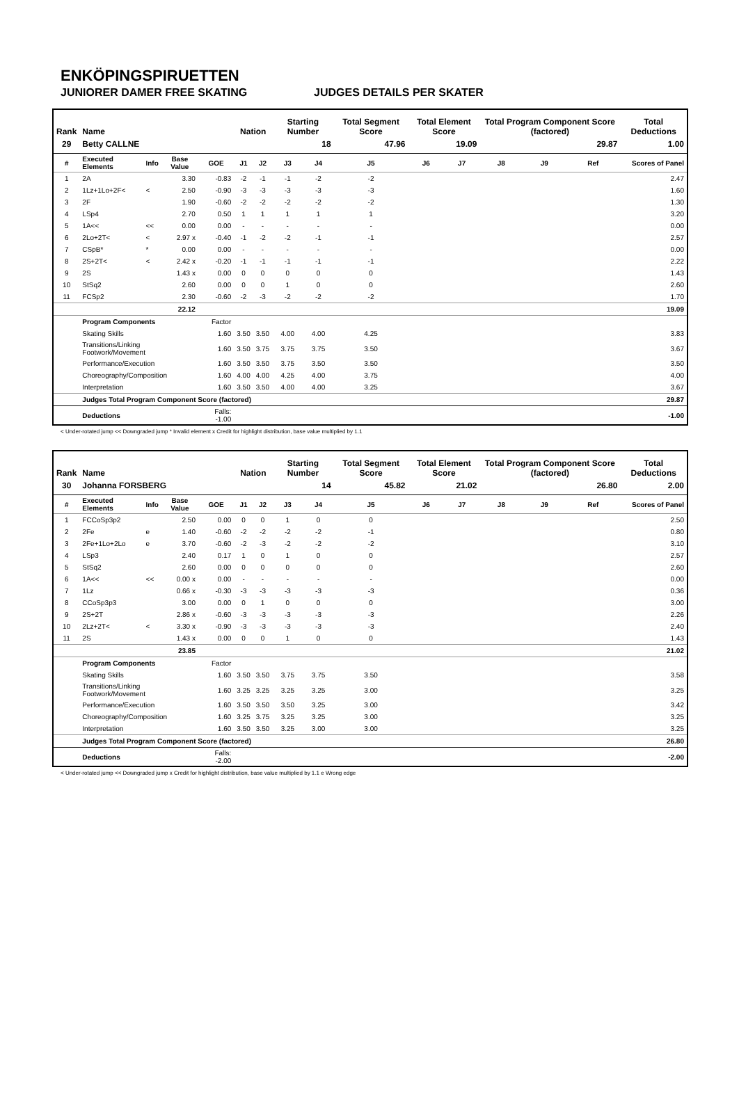ENKÖPINGSPIRUETTEN
JUNIORER DAMER FREE SKATING JUDGES DETAILS PER SKATER
| Rank | Name | | | | Nation | | Starting Number | | Total Segment Score | Total Element Score | | Total Program Component Score (factored) | | | Total Deductions |
| --- | --- | --- | --- | --- | --- | --- | --- | --- | --- | --- | --- | --- | --- | --- | --- |
| 29 | Betty CALLNE | | | | | | 18 | | 47.96 | 19.09 | | 29.87 | | | 1.00 |
| # | Executed Elements | Info | Base Value | GOE | J1 | J2 | J3 | J4 | J5 | J6 | J7 | J8 | J9 | Ref | Scores of Panel |
| 1 | 2A | | 3.30 | -0.83 | -2 | -1 | -1 | -2 | -2 | | | | | | 2.47 |
| 2 | 1Lz+1Lo+2F< | < | 2.50 | -0.90 | -3 | -3 | -3 | -3 | -3 | | | | | | 1.60 |
| 3 | 2F | | 1.90 | -0.60 | -2 | -2 | -2 | -2 | -2 | | | | | | 1.30 |
| 4 | LSp4 | | 2.70 | 0.50 | 1 | 1 | 1 | 1 | 1 | | | | | | 3.20 |
| 5 | 1A<< | << | 0.00 | 0.00 | - | - | - | - | - | | | | | | 0.00 |
| 6 | 2Lo+2T< | < | 2.97 x | -0.40 | -1 | -2 | -2 | -1 | -1 | | | | | | 2.57 |
| 7 | CSpB* | * | 0.00 | 0.00 | - | - | - | - | - | | | | | | 0.00 |
| 8 | 2S+2T< | < | 2.42 x | -0.20 | -1 | -1 | -1 | -1 | -1 | | | | | | 2.22 |
| 9 | 2S | | 1.43 x | 0.00 | 0 | 0 | 0 | 0 | 0 | | | | | | 1.43 |
| 10 | StSq2 | | 2.60 | 0.00 | 0 | 0 | 1 | 0 | 0 | | | | | | 2.60 |
| 11 | FCSp2 | | 2.30 | -0.60 | -2 | -3 | -2 | -2 | -2 | | | | | | 1.70 |
| | | | 22.12 | | | | | | | | | | | | 19.09 |
| | Program Components | | | Factor | | | | | | | | | | | |
| | Skating Skills | | | 1.60 | 3.50 | 3.50 | 4.00 | 4.00 | 4.25 | | | | | | 3.83 |
| | Transitions/Linking Footwork/Movement | | | 1.60 | 3.50 | 3.75 | 3.75 | 3.75 | 3.50 | | | | | | 3.67 |
| | Performance/Execution | | | 1.60 | 3.50 | 3.50 | 3.75 | 3.50 | 3.50 | | | | | | 3.50 |
| | Choreography/Composition | | | 1.60 | 4.00 | 4.00 | 4.25 | 4.00 | 3.75 | | | | | | 4.00 |
| | Interpretation | | | 1.60 | 3.50 | 3.50 | 4.00 | 4.00 | 3.25 | | | | | | 3.67 |
| | Judges Total Program Component Score (factored) | | | | | | | | | | | | | | 29.87 |
| | Deductions | | | Falls: -1.00 | | | | | | | | | | | -1.00 |
< Under-rotated jump << Downgraded jump * Invalid element x Credit for highlight distribution, base value multiplied by 1.1
| Rank | Name | | | | Nation | | Starting Number | | Total Segment Score | Total Element Score | | Total Program Component Score (factored) | | | Total Deductions |
| --- | --- | --- | --- | --- | --- | --- | --- | --- | --- | --- | --- | --- | --- | --- | --- |
| 30 | Johanna FORSBERG | | | | | | 14 | | 45.82 | 21.02 | | 26.80 | | | 2.00 |
| # | Executed Elements | Info | Base Value | GOE | J1 | J2 | J3 | J4 | J5 | J6 | J7 | J8 | J9 | Ref | Scores of Panel |
| 1 | FCCoSp3p2 | | 2.50 | 0.00 | 0 | 0 | 1 | 0 | 0 | | | | | | 2.50 |
| 2 | 2Fe | e | 1.40 | -0.60 | -2 | -2 | -2 | -2 | -1 | | | | | | 0.80 |
| 3 | 2Fe+1Lo+2Lo | e | 3.70 | -0.60 | -2 | -3 | -2 | -2 | -2 | | | | | | 3.10 |
| 4 | LSp3 | | 2.40 | 0.17 | 1 | 0 | 1 | 0 | 0 | | | | | | 2.57 |
| 5 | StSq2 | | 2.60 | 0.00 | 0 | 0 | 0 | 0 | 0 | | | | | | 2.60 |
| 6 | 1A<< | << | 0.00 x | 0.00 | - | - | - | - | - | | | | | | 0.00 |
| 7 | 1Lz | | 0.66 x | -0.30 | -3 | -3 | -3 | -3 | -3 | | | | | | 0.36 |
| 8 | CCoSp3p3 | | 3.00 | 0.00 | 0 | 1 | 0 | 0 | 0 | | | | | | 3.00 |
| 9 | 2S+2T | | 2.86 x | -0.60 | -3 | -3 | -3 | -3 | -3 | | | | | | 2.26 |
| 10 | 2Lz+2T< | < | 3.30 x | -0.90 | -3 | -3 | -3 | -3 | -3 | | | | | | 2.40 |
| 11 | 2S | | 1.43 x | 0.00 | 0 | 0 | 1 | 0 | 0 | | | | | | 1.43 |
| | | | 23.85 | | | | | | | | | | | | 21.02 |
| | Program Components | | | Factor | | | | | | | | | | | |
| | Skating Skills | | | 1.60 | 3.50 | 3.50 | 3.75 | 3.75 | 3.50 | | | | | | 3.58 |
| | Transitions/Linking Footwork/Movement | | | 1.60 | 3.25 | 3.25 | 3.25 | 3.25 | 3.00 | | | | | | 3.25 |
| | Performance/Execution | | | 1.60 | 3.50 | 3.50 | 3.50 | 3.25 | 3.00 | | | | | | 3.42 |
| | Choreography/Composition | | | 1.60 | 3.25 | 3.75 | 3.25 | 3.25 | 3.00 | | | | | | 3.25 |
| | Interpretation | | | 1.60 | 3.50 | 3.50 | 3.25 | 3.00 | 3.00 | | | | | | 3.25 |
| | Judges Total Program Component Score (factored) | | | | | | | | | | | | | | 26.80 |
| | Deductions | | | Falls: -2.00 | | | | | | | | | | | -2.00 |
< Under-rotated jump << Downgraded jump x Credit for highlight distribution, base value multiplied by 1.1 e Wrong edge